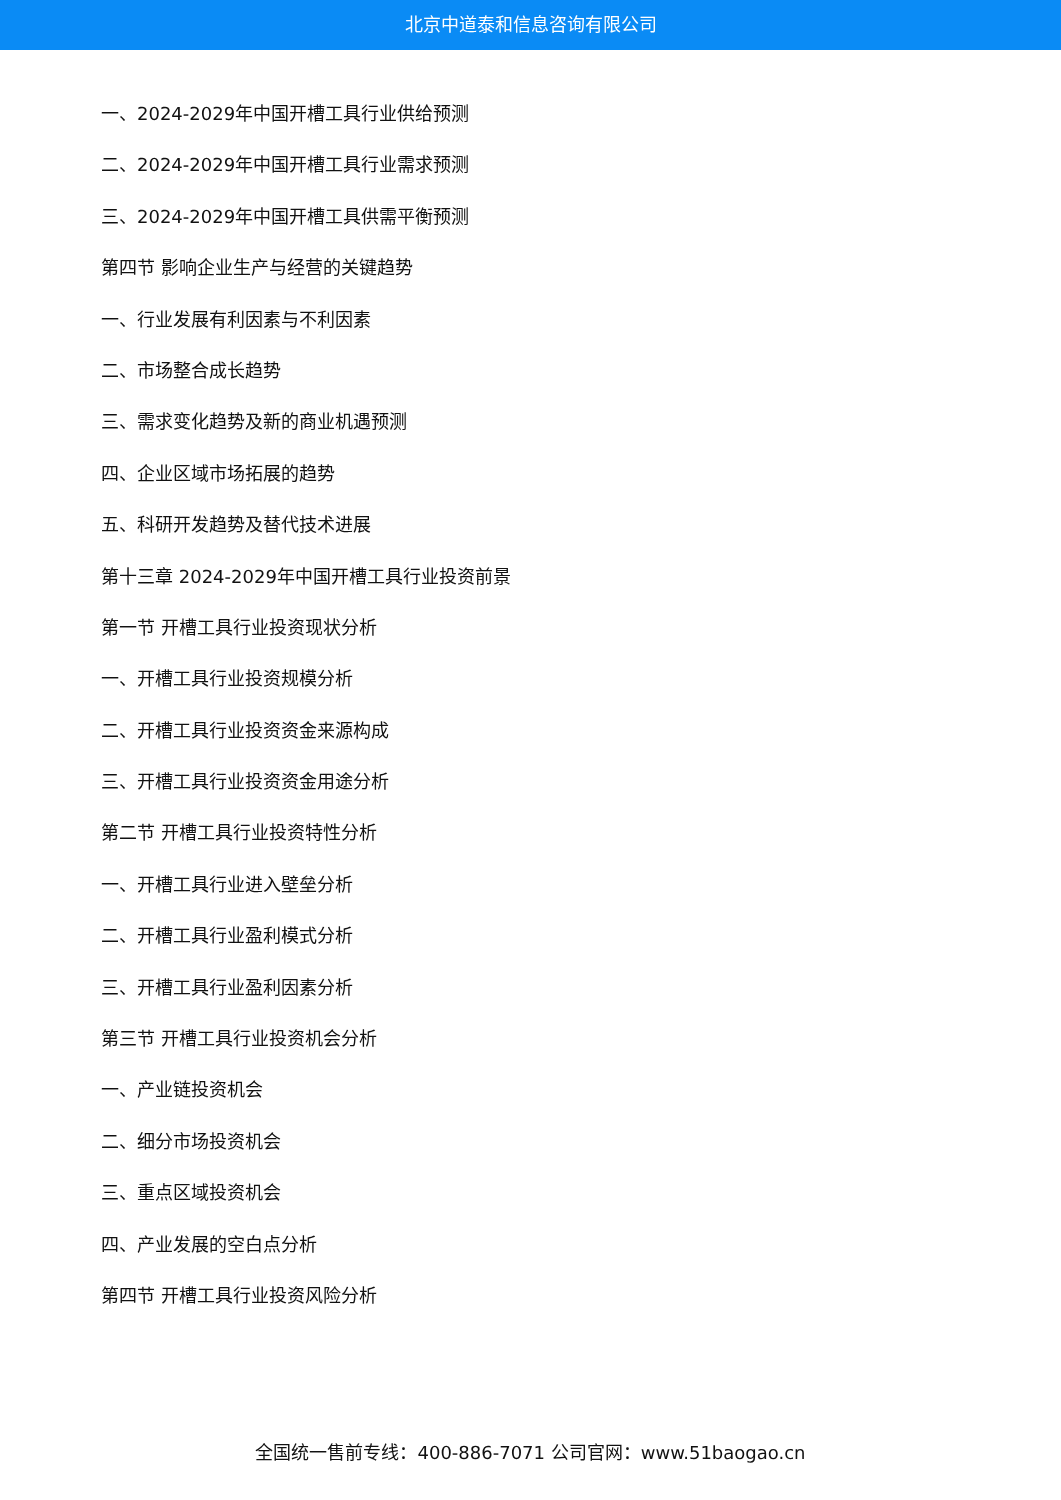北京中道泰和信息咨询有限公司
一、2024-2029年中国开槽工具行业供给预测
二、2024-2029年中国开槽工具行业需求预测
三、2024-2029年中国开槽工具供需平衡预测
第四节 影响企业生产与经营的关键趋势
一、行业发展有利因素与不利因素
二、市场整合成长趋势
三、需求变化趋势及新的商业机遇预测
四、企业区域市场拓展的趋势
五、科研开发趋势及替代技术进展
第十三章 2024-2029年中国开槽工具行业投资前景
第一节 开槽工具行业投资现状分析
一、开槽工具行业投资规模分析
二、开槽工具行业投资资金来源构成
三、开槽工具行业投资资金用途分析
第二节 开槽工具行业投资特性分析
一、开槽工具行业进入壁垒分析
二、开槽工具行业盈利模式分析
三、开槽工具行业盈利因素分析
第三节 开槽工具行业投资机会分析
一、产业链投资机会
二、细分市场投资机会
三、重点区域投资机会
四、产业发展的空白点分析
第四节 开槽工具行业投资风险分析
全国统一售前专线：400-886-7071 公司官网：www.51baogao.cn